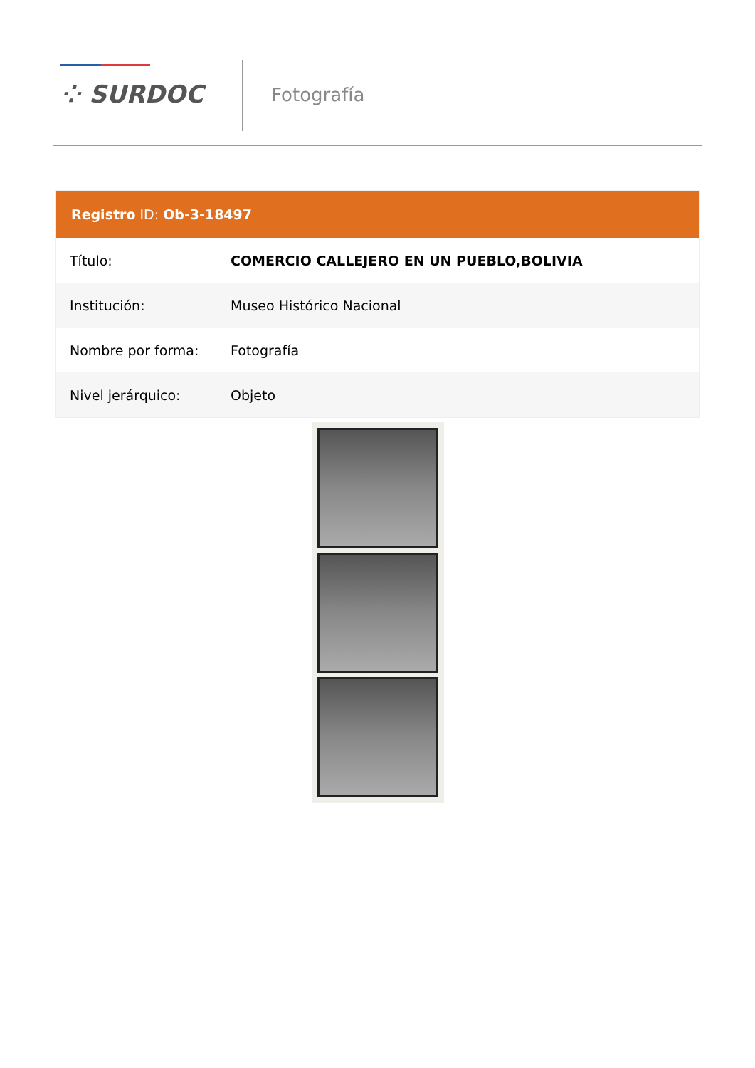⁘ SURDOC Fotografía
Registro ID: Ob-3-18497
| Título: | COMERCIO CALLEJERO EN UN PUEBLO,BOLIVIA |
| Institución: | Museo Histórico Nacional |
| Nombre por forma: | Fotografía |
| Nivel jerárquico: | Objeto |